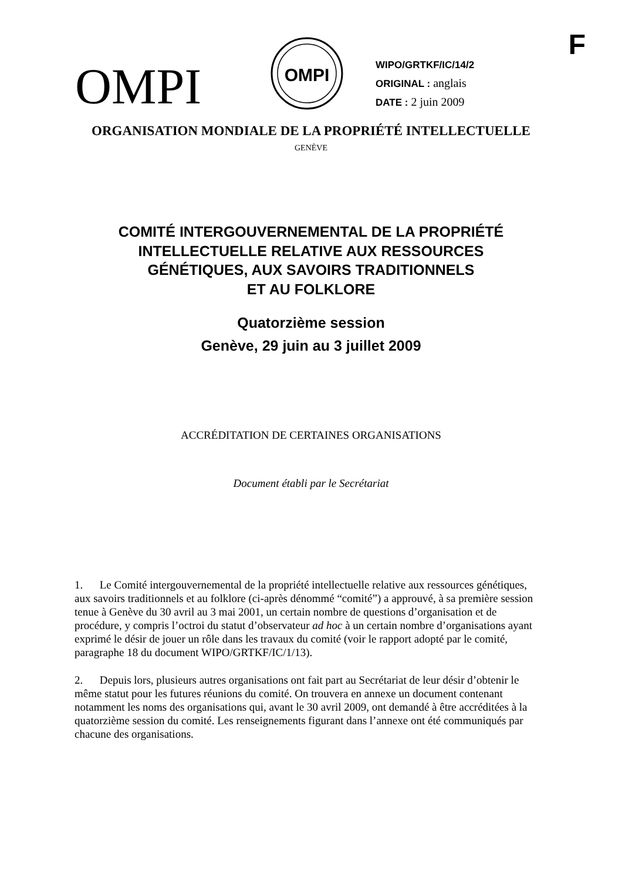F
OMPI
OMPI
WIPO/GRTKF/IC/14/2
ORIGINAL : anglais
DATE : 2 juin 2009
ORGANISATION MONDIALE DE LA PROPRIÉTÉ INTELLECTUELLE
GENÈVE
COMITÉ INTERGOUVERNEMENTAL DE LA PROPRIÉTÉ
INTELLECTUELLE RELATIVE AUX RESSOURCES
GÉNÉTIQUES, AUX SAVOIRS TRADITIONNELS
ET AU FOLKLORE
Quatorzième session
Genève, 29 juin au 3 juillet 2009
ACCRÉDITATION DE CERTAINES ORGANISATIONS
Document établi par le Secrétariat
1. Le Comité intergouvernemental de la propriété intellectuelle relative aux ressources génétiques, aux savoirs traditionnels et au folklore (ci-après dénommé “comité”) a approuvé, à sa première session tenue à Genève du 30 avril au 3 mai 2001, un certain nombre de questions d’organisation et de procédure, y compris l’octroi du statut d’observateur ad hoc à un certain nombre d’organisations ayant exprimé le désir de jouer un rôle dans les travaux du comité (voir le rapport adopté par le comité, paragraphe 18 du document WIPO/GRTKF/IC/1/13).
2. Depuis lors, plusieurs autres organisations ont fait part au Secrétariat de leur désir d’obtenir le même statut pour les futures réunions du comité. On trouvera en annexe un document contenant notamment les noms des organisations qui, avant le 30 avril 2009, ont demandé à être accréditées à la quatorzième session du comité. Les renseignements figurant dans l’annexe ont été communiqués par chacune des organisations.